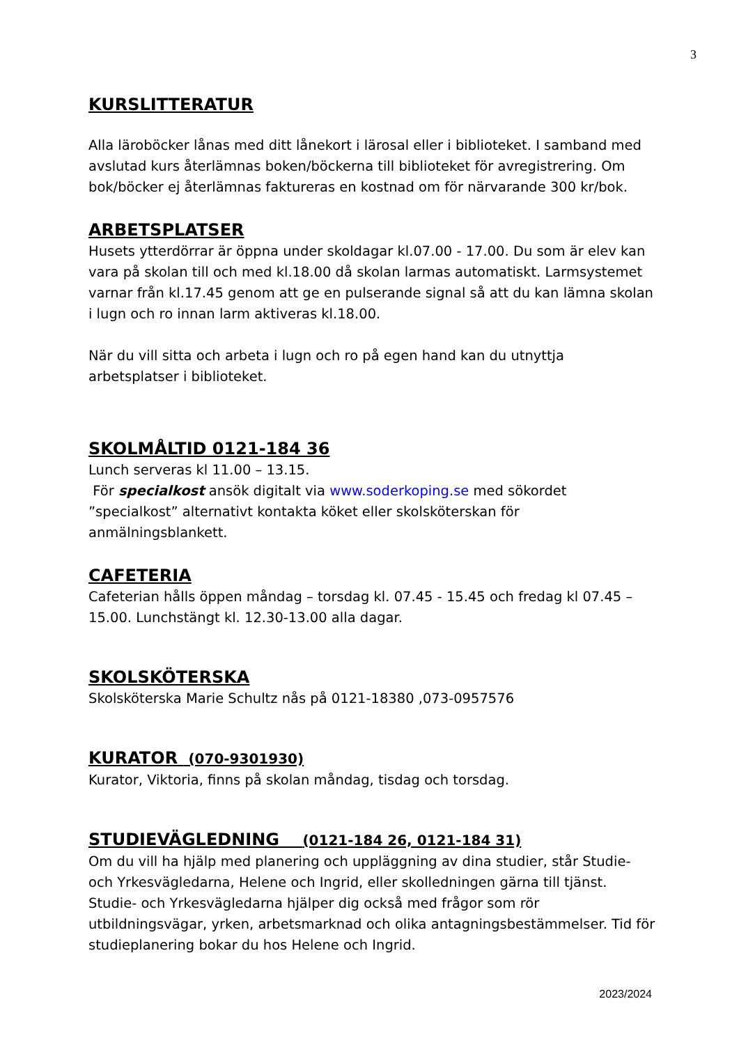3
KURSLITTERATUR
Alla läroböcker lånas med ditt lånekort i lärosal eller i biblioteket. I samband med avslutad kurs återlämnas boken/böckerna till biblioteket för avregistrering. Om bok/böcker ej återlämnas faktureras en kostnad om för närvarande 300 kr/bok.
ARBETSPLATSER
Husets ytterdörrar är öppna under skoldagar kl.07.00 - 17.00. Du som är elev kan vara på skolan till och med kl.18.00 då skolan larmas automatiskt. Larmsystemet varnar från kl.17.45 genom att ge en pulserande signal så att du kan lämna skolan i lugn och ro innan larm aktiveras kl.18.00.
När du vill sitta och arbeta i lugn och ro på egen hand kan du utnyttja arbetsplatser i biblioteket.
SKOLMÅLTID 0121-184 36
Lunch serveras kl 11.00 – 13.15.
För specialkost ansök digitalt via www.soderkoping.se med sökordet ”specialkost” alternativt kontakta köket eller skolsköterskan för anmälningsblankett.
CAFETERIA
Cafeterian hålls öppen måndag – torsdag kl. 07.45 - 15.45 och fredag kl 07.45 – 15.00. Lunchstängt kl. 12.30-13.00 alla dagar.
SKOLSKÖTERSKA
Skolsköterska Marie Schultz nås på 0121-18380 ,073-0957576
KURATOR (070-9301930)
Kurator, Viktoria, finns på skolan måndag, tisdag och torsdag.
STUDIEVÄGLEDNING (0121-184 26, 0121-184 31)
Om du vill ha hjälp med planering och uppläggning av dina studier, står Studie- och Yrkesvägledarna, Helene och Ingrid, eller skolledningen gärna till tjänst. Studie- och Yrkesvägledarna hjälper dig också med frågor som rör utbildningsvägar, yrken, arbetsmarknad och olika antagningsbestämmelser. Tid för studieplanering bokar du hos Helene och Ingrid.
2023/2024